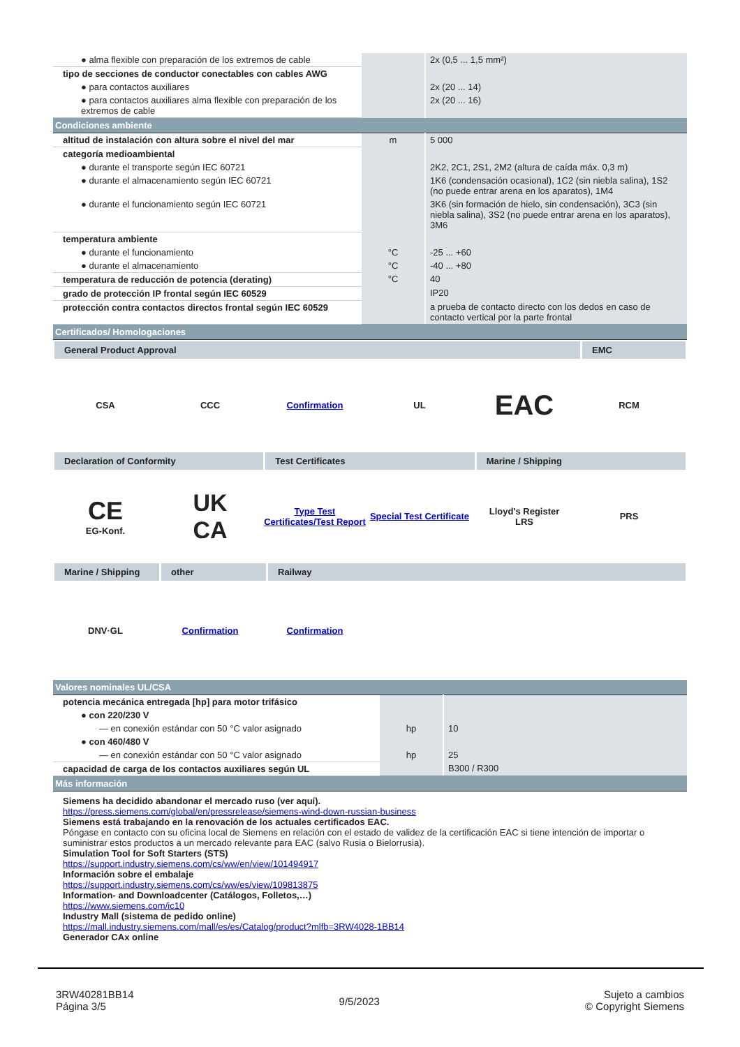| ● alma flexible con preparación de los extremos de cable | | 2x (0,5 ... 1,5 mm²) |
| tipo de secciones de conductor conectables con cables AWG | | |
| ● para contactos auxiliares | | 2x (20 ... 14) |
| ● para contactos auxiliares alma flexible con preparación de los extremos de cable | | 2x (20 ... 16) |
| Condiciones ambiente | | |
| altitud de instalación con altura sobre el nivel del mar | m | 5 000 |
| categoría medioambiental | | |
| ● durante el transporte según IEC 60721 | | 2K2, 2C1, 2S1, 2M2 (altura de caída máx. 0,3 m) |
| ● durante el almacenamiento según IEC 60721 | | 1K6 (condensación ocasional), 1C2 (sin niebla salina), 1S2 (no puede entrar arena en los aparatos), 1M4 |
| ● durante el funcionamiento según IEC 60721 | | 3K6 (sin formación de hielo, sin condensación), 3C3 (sin niebla salina), 3S2 (no puede entrar arena en los aparatos), 3M6 |
| temperatura ambiente | | |
| ● durante el funcionamiento | °C | -25 ... +60 |
| ● durante el almacenamiento | °C | -40 ... +80 |
| temperatura de reducción de potencia (derating) | °C | 40 |
| grado de protección IP frontal según IEC 60529 | | IP20 |
| protección contra contactos directos frontal según IEC 60529 | | a prueba de contacto directo con los dedos en caso de contacto vertical por la parte frontal |
| Certificados/ Homologaciones | | |
General Product Approval EMC
CSA CCC Confirmation UL
EAC
RCM
Declaration of Conformity Test Certificates Marine / Shipping
CE
EG-Konf.
UK
CA
Type Test Certificates/Test Report
Special Test Certificate
Lloyd's Register
LRS
PRS
Marine / Shipping
other Railway
DNV·GL Confirmation Confirmation
| Valores nominales UL/CSA | | |
| potencia mecánica entregada [hp] para motor trifásico | | |
| ● con 220/230 V | | |
| — en conexión estándar con 50 °C valor asignado | hp | 10 |
| ● con 460/480 V | | |
| — en conexión estándar con 50 °C valor asignado | hp | 25 |
| capacidad de carga de los contactos auxiliares según UL | | B300 / R300 |
| Más información | | |
Siemens ha decidido abandonar el mercado ruso (ver aquí).
https://press.siemens.com/global/en/pressrelease/siemens-wind-down-russian-business
Siemens está trabajando en la renovación de los actuales certificados EAC.
Póngase en contacto con su oficina local de Siemens en relación con el estado de validez de la certificación EAC si tiene intención de importar o suministrar estos productos a un mercado relevante para EAC (salvo Rusia o Bielorrusia).
Simulation Tool for Soft Starters (STS)
https://support.industry.siemens.com/cs/ww/en/view/101494917
Información sobre el embalaje
https://support.industry.siemens.com/cs/ww/es/view/109813875
Information- and Downloadcenter (Catálogos, Folletos,…)
https://www.siemens.com/ic10
Industry Mall (sistema de pedido online)
https://mall.industry.siemens.com/mall/es/es/Catalog/product?mlfb=3RW4028-1BB14
Generador CAx online
3RW40281BB14
Página 3/5
9/5/2023
Sujeto a cambios
© Copyright Siemens